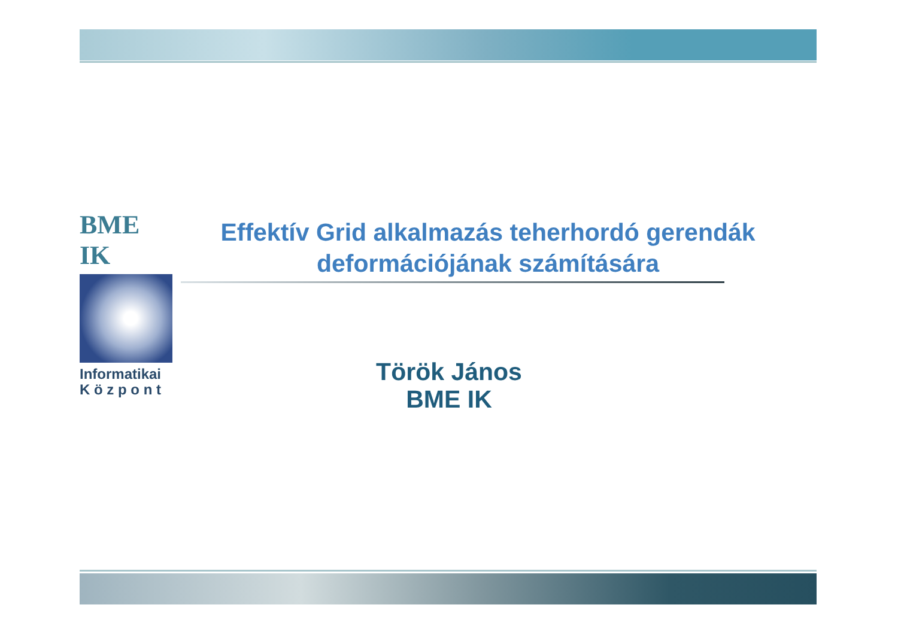BME IK
Informatikai
K ö z p o n t
Effektív Grid alkalmazás teherhordó gerendák deformációjának számítására
Török János
BME IK